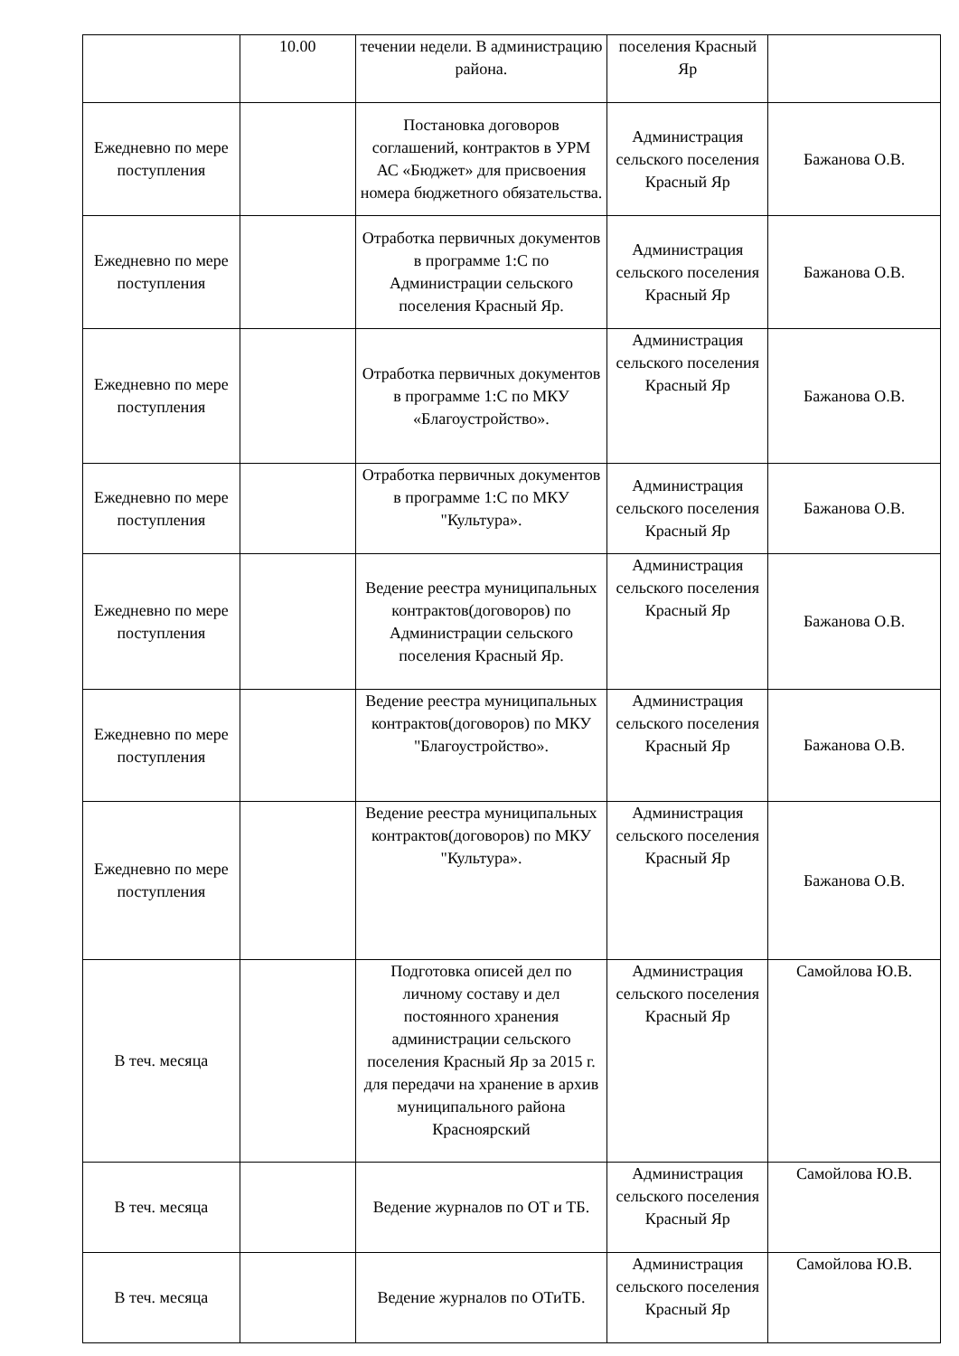| | 10.00 | течении недели. В администрацию района. | поселения Красный Яр | |
| Ежедневно по мере поступления | | Постановка договоров соглашений, контрактов в УРМ АС «Бюджет» для присвоения номера бюджетного обязательства. | Администрация сельского поселения Красный Яр | Бажанова О.В. |
| Ежедневно по мере поступления | | Отработка первичных документов в программе 1:С по Администрации сельского поселения Красный Яр. | Администрация сельского поселения Красный Яр | Бажанова О.В. |
| Ежедневно по мере поступления | | Отработка первичных документов в программе 1:С по МКУ «Благоустройство». | Администрация сельского поселения Красный Яр | Бажанова О.В. |
| Ежедневно по мере поступления | | Отработка первичных документов в программе 1:С по МКУ "Культура». | Администрация сельского поселения Красный Яр | Бажанова О.В. |
| Ежедневно по мере поступления | | Ведение реестра муниципальных контрактов(договоров) по Администрации сельского поселения Красный Яр. | Администрация сельского поселения Красный Яр | Бажанова О.В. |
| Ежедневно по мере поступления | | Ведение реестра муниципальных контрактов(договоров) по МКУ "Благоустройство». | Администрация сельского поселения Красный Яр | Бажанова О.В. |
| Ежедневно по мере поступления | | Ведение реестра муниципальных контрактов(договоров) по МКУ "Культура». | Администрация сельского поселения Красный Яр | Бажанова О.В. |
| В теч. месяца | | Подготовка описей дел по личному составу и дел постоянного хранения администрации сельского поселения Красный Яр за 2015 г. для передачи на хранение в архив муниципального района Красноярский | Администрация сельского поселения Красный Яр | Самойлова Ю.В. |
| В теч. месяца | | Ведение журналов по ОТ и ТБ. | Администрация сельского поселения Красный Яр | Самойлова Ю.В. |
| В теч. месяца | | Ведение журналов по ОТиТБ. | Администрация сельского поселения Красный Яр | Самойлова Ю.В. |